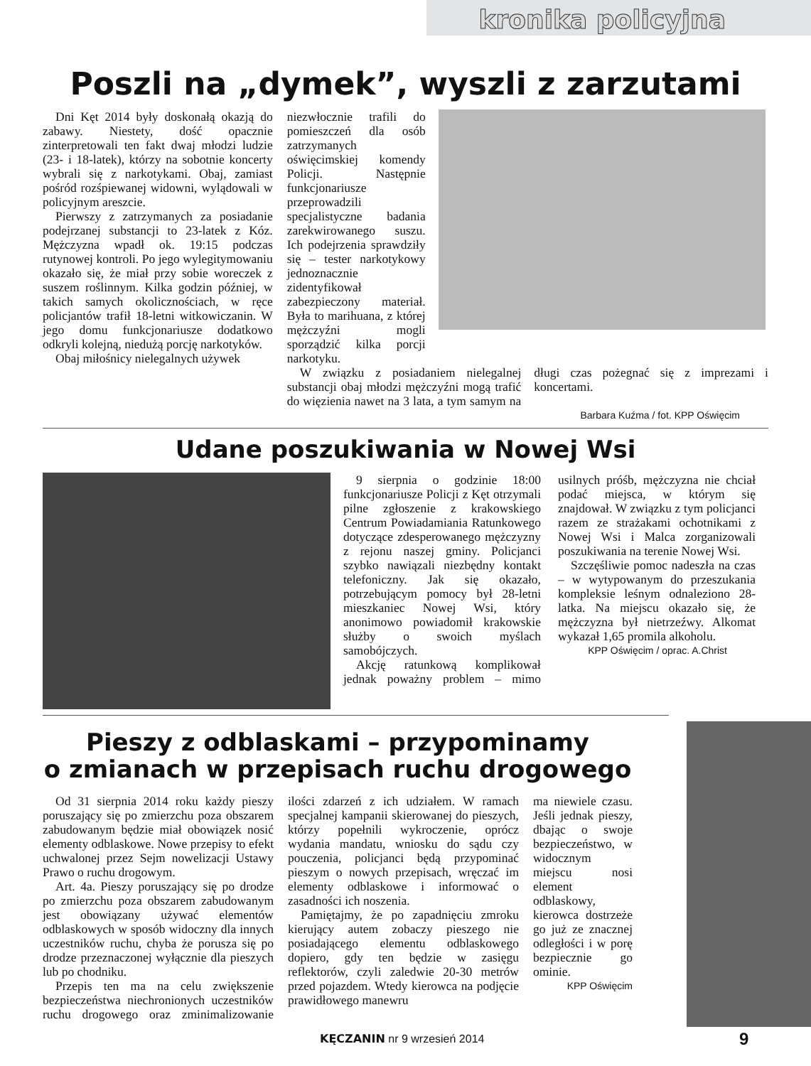kronika policyjna
Poszli na „dymek”, wyszli z zarzutami
Dni Kęt 2014 były doskonałą okazją do zabawy. Niestety, dość opacznie zinterpretowali ten fakt dwaj młodzi ludzie (23- i 18-latek), którzy na sobotnie koncerty wybrali się z narkotykami. Obaj, zamiast pośród rozśpiewanej widowni, wylądowali w policyjnym areszcie.
Pierwszy z zatrzymanych za posiadanie podejrzanej substancji to 23-latek z Kóz. Mężczyzna wpadł ok. 19:15 podczas rutynowej kontroli. Po jego wylegitymowaniu okazało się, że miał przy sobie woreczek z suszem roślinnym. Kilka godzin później, w takich samych okolicznościach, w ręce policjantów trafił 18-letni witkowiczanin. W jego domu funkcjonariusze dodatkowo odkryli kolejną, niedużą porcję narkotyków.
Obaj miłośnicy nielegalnych używek
niezwłocznie trafili do pomieszczeń dla osób zatrzymanych oświęcimskiej komendy Policji. Następnie funkcjonariusze przeprowadzili specjalistyczne badania zarekwirowanego suszu. Ich podejrzenia sprawdziły się – tester narkotykowy jednoznacznie zidentyfikował zabezpieczony materiał. Była to marihuana, z której mężczyźni mogli sporządzić kilka porcji narkotyku.
W związku z posiadaniem nielegalnej substancji obaj młodzi mężczyźni mogą trafić do więzienia nawet na 3 lata, a tym samym na długi czas pożegnać się z imprezami i koncertami.
Barbara Kuźma / fot. KPP Oświęcim
Udane poszukiwania w Nowej Wsi
9 sierpnia o godzinie 18:00 funkcjonariusze Policji z Kęt otrzymali pilne zgłoszenie z krakowskiego Centrum Powiadamiania Ratunkowego dotyczące zdesperowanego mężczyzny z rejonu naszej gminy. Policjanci szybko nawiązali niezbędny kontakt telefoniczny. Jak się okazało, potrzebującym pomocy był 28-letni mieszkaniec Nowej Wsi, który anonimowo powiadomił krakowskie służby o swoich myślach samobójczych.
Akcję ratunkową komplikował jednak poważny problem – mimo usilnych próśb, mężczyzna nie chciał podać miejsca, w którym się znajdował. W związku z tym policjanci razem ze strażakami ochotnikami z Nowej Wsi i Malca zorganizowali poszukiwania na terenie Nowej Wsi.
Szczęśliwie pomoc nadeszła na czas – w wytypowanym do przeszukania kompleksie leśnym odnaleziono 28-latka. Na miejscu okazało się, że mężczyzna był nietrzeźwy. Alkomat wykazał 1,65 promila alkoholu.
KPP Oświęcim / oprac. A.Christ
Pieszy z odblaskami – przypominamy
o zmianach w przepisach ruchu drogowego
Od 31 sierpnia 2014 roku każdy pieszy poruszający się po zmierzchu poza obszarem zabudowanym będzie miał obowiązek nosić elementy odblaskowe. Nowe przepisy to efekt uchwalonej przez Sejm nowelizacji Ustawy Prawo o ruchu drogowym.
Art. 4a. Pieszy poruszający się po drodze po zmierzchu poza obszarem zabudowanym jest obowiązany używać elementów odblaskowych w sposób widoczny dla innych uczestników ruchu, chyba że porusza się po drodze przeznaczonej wyłącznie dla pieszych lub po chodniku.
Przepis ten ma na celu zwiększenie bezpieczeństwa niechronionych uczestników ruchu drogowego oraz zminimalizowanie ilości zdarzeń z ich udziałem. W ramach specjalnej kampanii skierowanej do pieszych, którzy popełnili wykroczenie, oprócz wydania mandatu, wniosku do sądu czy pouczenia, policjanci będą przypominać pieszym o nowych przepisach, wręczać im elementy odblaskowe i informować o zasadności ich noszenia.
Pamiętajmy, że po zapadnięciu zmroku kierujący autem zobaczy pieszego nie posiadającego elementu odblaskowego dopiero, gdy ten będzie w zasięgu reflektorów, czyli zaledwie 20-30 metrów przed pojazdem. Wtedy kierowca na podjęcie prawidłowego manewru
ma niewiele czasu. Jeśli jednak pieszy, dbając o swoje bezpieczeństwo, w widocznym miejscu nosi element odblaskowy, kierowca dostrzeże go już ze znacznej odległości i w porę bezpiecznie go ominie.
KPP Oświęcim
KĘCZANIN nr 9 wrzesień 2014 9